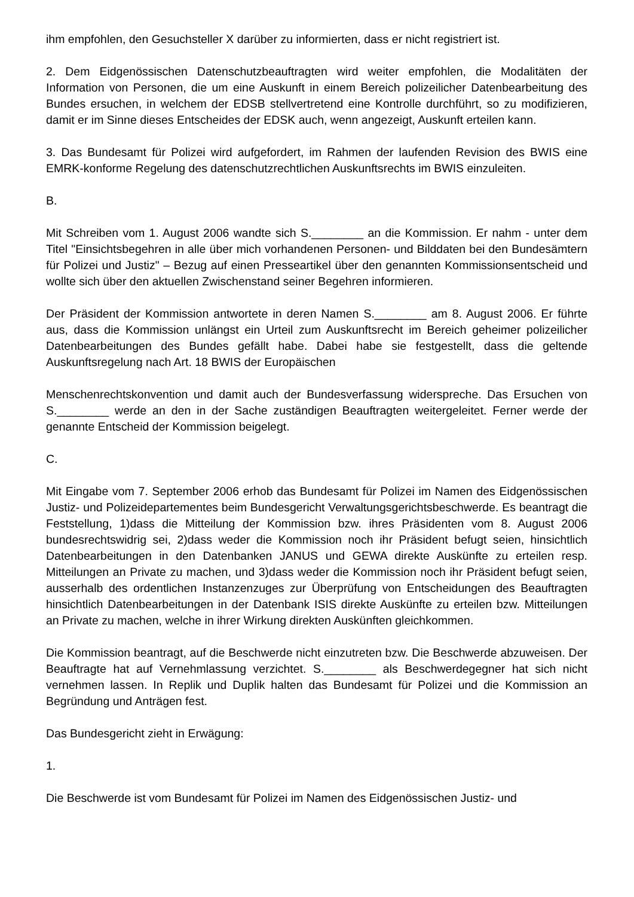ihm empfohlen, den Gesuchsteller X darüber zu informierten, dass er nicht registriert ist.
2. Dem Eidgenössischen Datenschutzbeauftragten wird weiter empfohlen, die Modalitäten der Information von Personen, die um eine Auskunft in einem Bereich polizeilicher Datenbearbeitung des Bundes ersuchen, in welchem der EDSB stellvertretend eine Kontrolle durchführt, so zu modifizieren, damit er im Sinne dieses Entscheides der EDSK auch, wenn angezeigt, Auskunft erteilen kann.
3. Das Bundesamt für Polizei wird aufgefordert, im Rahmen der laufenden Revision des BWIS eine EMRK-konforme Regelung des datenschutzrechtlichen Auskunftsrechts im BWIS einzuleiten.
B.
Mit Schreiben vom 1. August 2006 wandte sich S.________ an die Kommission. Er nahm - unter dem Titel "Einsichtsbegehren in alle über mich vorhandenen Personen- und Bilddaten bei den Bundesämtern für Polizei und Justiz" – Bezug auf einen Presseartikel über den genannten Kommissionsentscheid und wollte sich über den aktuellen Zwischenstand seiner Begehren informieren.
Der Präsident der Kommission antwortete in deren Namen S.________ am 8. August 2006. Er führte aus, dass die Kommission unlängst ein Urteil zum Auskunftsrecht im Bereich geheimer polizeilicher Datenbearbeitungen des Bundes gefällt habe. Dabei habe sie festgestellt, dass die geltende Auskunftsregelung nach Art. 18 BWIS der Europäischen
Menschenrechtskonvention und damit auch der Bundesverfassung widerspreche. Das Ersuchen von S.________ werde an den in der Sache zuständigen Beauftragten weitergeleitet. Ferner werde der genannte Entscheid der Kommission beigelegt.
C.
Mit Eingabe vom 7. September 2006 erhob das Bundesamt für Polizei im Namen des Eidgenössischen Justiz- und Polizeidepartementes beim Bundesgericht Verwaltungsgerichtsbeschwerde. Es beantragt die Feststellung, 1)dass die Mitteilung der Kommission bzw. ihres Präsidenten vom 8. August 2006 bundesrechtswidrig sei, 2)dass weder die Kommission noch ihr Präsident befugt seien, hinsichtlich Datenbearbeitungen in den Datenbanken JANUS und GEWA direkte Auskünfte zu erteilen resp. Mitteilungen an Private zu machen, und 3)dass weder die Kommission noch ihr Präsident befugt seien, ausserhalb des ordentlichen Instanzenzuges zur Überprüfung von Entscheidungen des Beauftragten hinsichtlich Datenbearbeitungen in der Datenbank ISIS direkte Auskünfte zu erteilen bzw. Mitteilungen an Private zu machen, welche in ihrer Wirkung direkten Auskünften gleichkommen.
Die Kommission beantragt, auf die Beschwerde nicht einzutreten bzw. Die Beschwerde abzuweisen. Der Beauftragte hat auf Vernehmlassung verzichtet. S.________ als Beschwerdegegner hat sich nicht vernehmen lassen. In Replik und Duplik halten das Bundesamt für Polizei und die Kommission an Begründung und Anträgen fest.
Das Bundesgericht zieht in Erwägung:
1.
Die Beschwerde ist vom Bundesamt für Polizei im Namen des Eidgenössischen Justiz- und